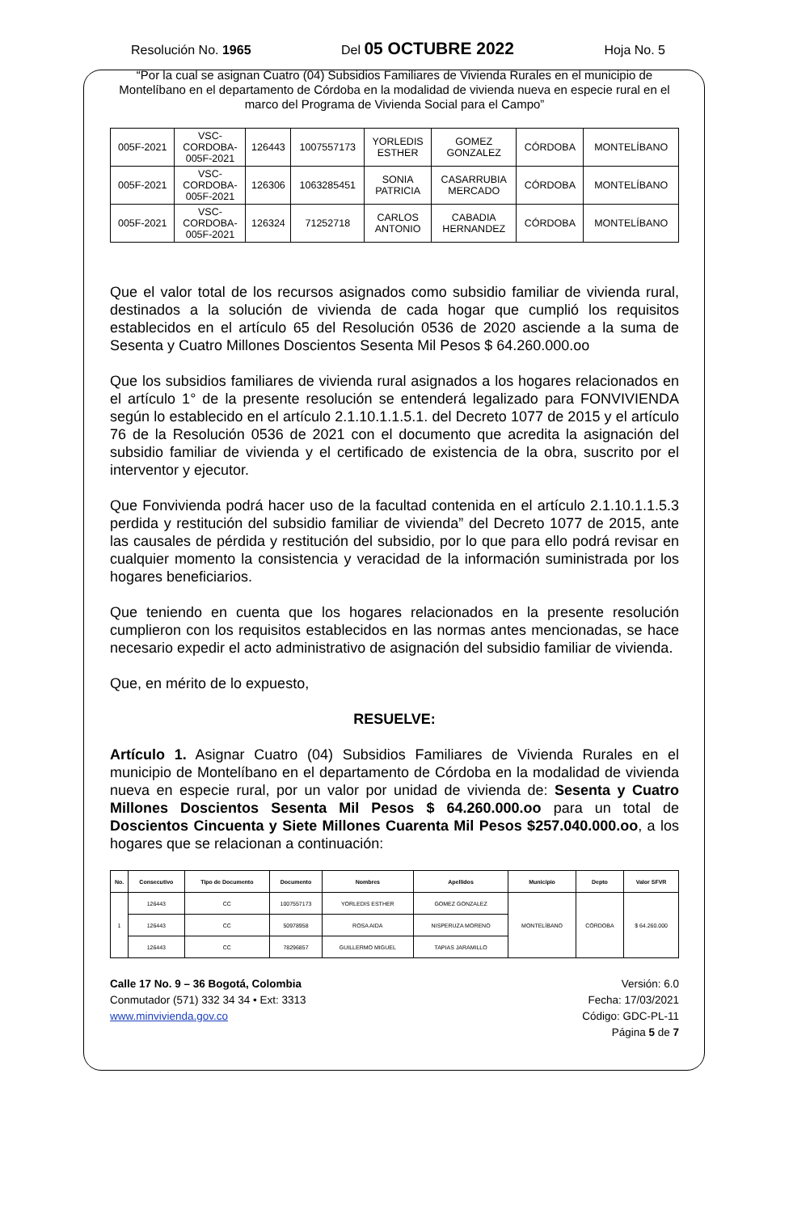Resolución No. 1965 Del 05 OCTUBRE 2022 Hoja No. 5
“Por la cual se asignan Cuatro (04) Subsidios Familiares de Vivienda Rurales en el municipio de Montelíbano en el departamento de Córdoba en la modalidad de vivienda nueva en especie rural en el marco del Programa de Vivienda Social para el Campo”
| 005F-2021 | VSC- CORDOBA- 005F-2021 | 126443 | 1007557173 | YORLEDIS ESTHER | GOMEZ GONZALEZ | CÓRDOBA | MONTELÍBANO |
| 005F-2021 | VSC- CORDOBA- 005F-2021 | 126306 | 1063285451 | SONIA PATRICIA | CASARRUBIA MERCADO | CÓRDOBA | MONTELÍBANO |
| 005F-2021 | VSC- CORDOBA- 005F-2021 | 126324 | 71252718 | CARLOS ANTONIO | CABADIA HERNANDEZ | CÓRDOBA | MONTELÍBANO |
Que el valor total de los recursos asignados como subsidio familiar de vivienda rural, destinados a la solución de vivienda de cada hogar que cumplió los requisitos establecidos en el artículo 65 del Resolución 0536 de 2020 asciende a la suma de Sesenta y Cuatro Millones Doscientos Sesenta Mil Pesos $ 64.260.000.oo
Que los subsidios familiares de vivienda rural asignados a los hogares relacionados en el artículo 1° de la presente resolución se entenderá legalizado para FONVIVIENDA según lo establecido en el artículo 2.1.10.1.1.5.1. del Decreto 1077 de 2015 y el artículo 76 de la Resolución 0536 de 2021 con el documento que acredita la asignación del subsidio familiar de vivienda y el certificado de existencia de la obra, suscrito por el interventor y ejecutor.
Que Fonvivienda podrá hacer uso de la facultad contenida en el artículo 2.1.10.1.1.5.3 perdida y restitución del subsidio familiar de vivienda” del Decreto 1077 de 2015, ante las causales de pérdida y restitución del subsidio, por lo que para ello podrá revisar en cualquier momento la consistencia y veracidad de la información suministrada por los hogares beneficiarios.
Que teniendo en cuenta que los hogares relacionados en la presente resolución cumplieron con los requisitos establecidos en las normas antes mencionadas, se hace necesario expedir el acto administrativo de asignación del subsidio familiar de vivienda.
Que, en mérito de lo expuesto,
RESUELVE:
Artículo 1. Asignar Cuatro (04) Subsidios Familiares de Vivienda Rurales en el municipio de Montelíbano en el departamento de Córdoba en la modalidad de vivienda nueva en especie rural, por un valor por unidad de vivienda de: Sesenta y Cuatro Millones Doscientos Sesenta Mil Pesos $ 64.260.000.oo para un total de Doscientos Cincuenta y Siete Millones Cuarenta Mil Pesos $257.040.000.oo, a los hogares que se relacionan a continuación:
| No. | Consecutivo | Tipo de Documento | Documento | Nombres | Apellidos | Municipio | Depto | Valor SFVR |
| --- | --- | --- | --- | --- | --- | --- | --- | --- |
| 1 | 126443 | CC | 1007557173 | YORLEDIS ESTHER | GOMEZ GONZALEZ | MONTELÍBANO | CÓRDOBA | $ 64.260.000 |
| | 126443 | CC | 50978958 | ROSA AIDA | NISPERUZA MORENO | | | |
| | 126443 | CC | 78296857 | GUILLERMO MIGUEL | TAPIAS JARAMILLO | | | |
Calle 17 No. 9 – 36 Bogotá, Colombia
Conmutador (571) 332 34 34 • Ext: 3313
www.minvivienda.gov.co
Versión: 6.0
Fecha: 17/03/2021
Código: GDC-PL-11
Página 5 de 7